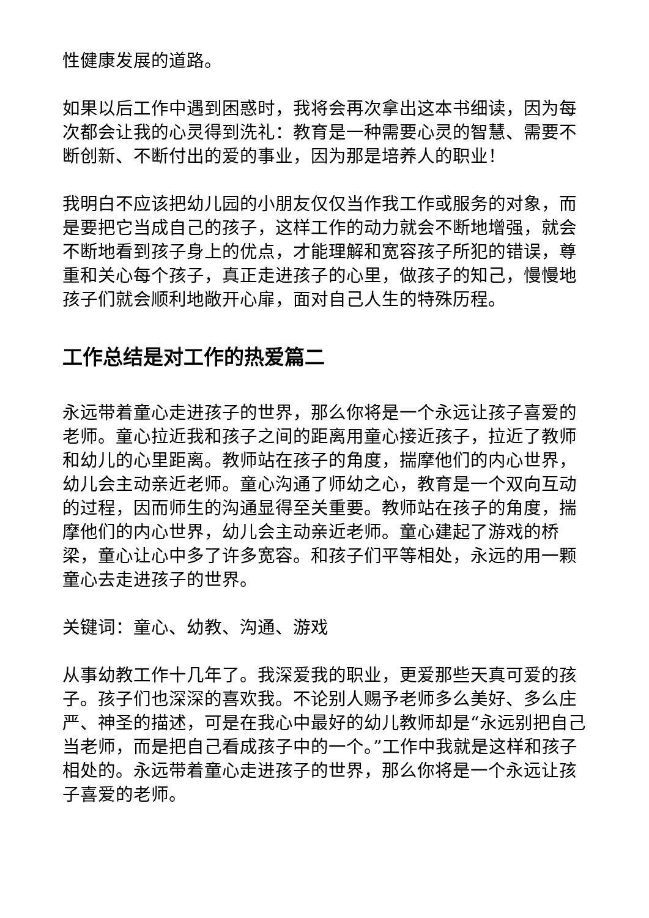性健康发展的道路。
如果以后工作中遇到困惑时，我将会再次拿出这本书细读，因为每次都会让我的心灵得到洗礼：教育是一种需要心灵的智慧、需要不断创新、不断付出的爱的事业，因为那是培养人的职业！
我明白不应该把幼儿园的小朋友仅仅当作我工作或服务的对象，而是要把它当成自己的孩子，这样工作的动力就会不断地增强，就会不断地看到孩子身上的优点，才能理解和宽容孩子所犯的错误，尊重和关心每个孩子，真正走进孩子的心里，做孩子的知己，慢慢地孩子们就会顺利地敞开心扉，面对自己人生的特殊历程。
工作总结是对工作的热爱篇二
永远带着童心走进孩子的世界，那么你将是一个永远让孩子喜爱的老师。童心拉近我和孩子之间的距离用童心接近孩子，拉近了教师和幼儿的心里距离。教师站在孩子的角度，揣摩他们的内心世界，幼儿会主动亲近老师。童心沟通了师幼之心，教育是一个双向互动的过程，因而师生的沟通显得至关重要。教师站在孩子的角度，揣摩他们的内心世界，幼儿会主动亲近老师。童心建起了游戏的桥梁，童心让心中多了许多宽容。和孩子们平等相处，永远的用一颗童心去走进孩子的世界。
关键词：童心、幼教、沟通、游戏
从事幼教工作十几年了。我深爱我的职业，更爱那些天真可爱的孩子。孩子们也深深的喜欢我。不论别人赐予老师多么美好、多么庄严、神圣的描述，可是在我心中最好的幼儿教师却是“永远别把自己当老师，而是把自己看成孩子中的一个。”工作中我就是这样和孩子相处的。永远带着童心走进孩子的世界，那么你将是一个永远让孩子喜爱的老师。